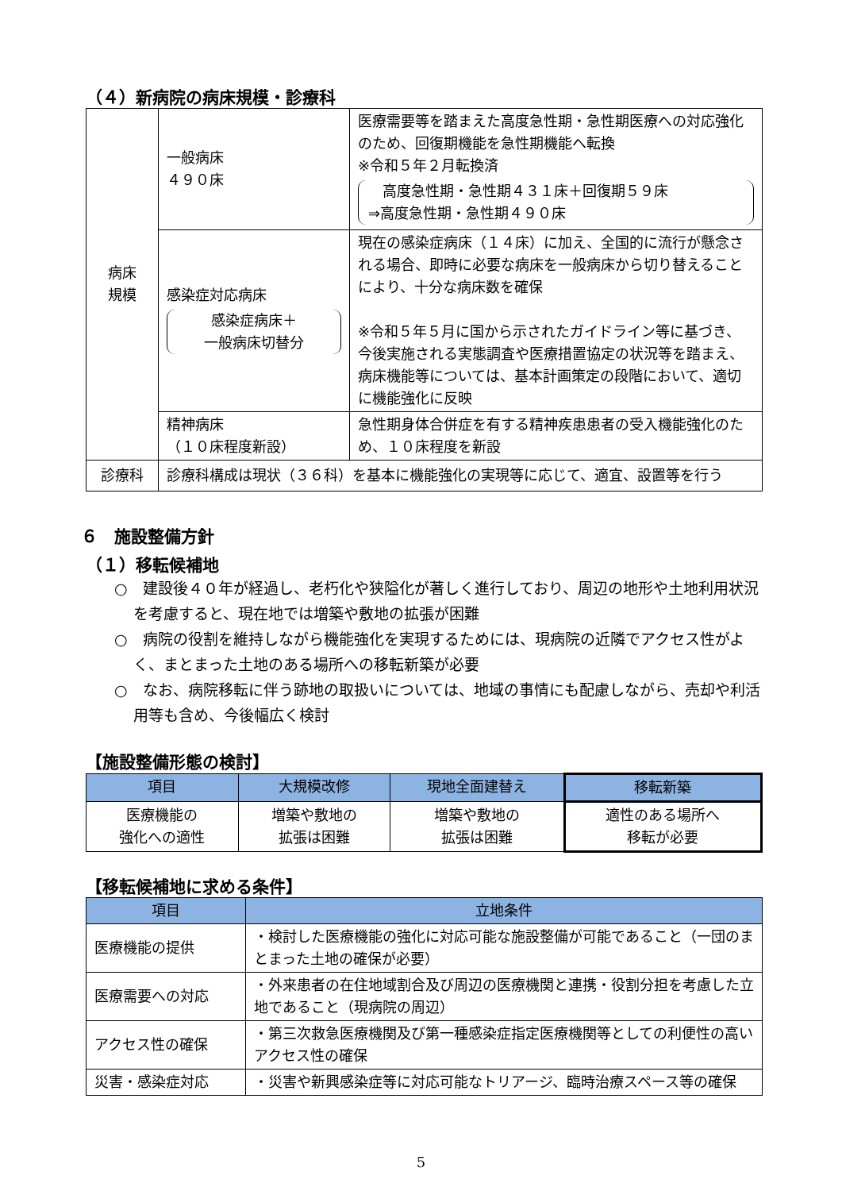（４）新病院の病床規模・診療科
| 病床 規模 | 一般病床 ４９０床 | 医療需要等を踏まえた高度急性期・急性期医療への対応強化のため、回復期機能を急性期機能へ転換 ※令和５年２月転換済 高度急性期・急性期４３１床＋回復期５９床 ⇒高度急性期・急性期４９０床 |
| | 感染症対応病床 感染症病床＋ 一般病床切替分 | 現在の感染症病床（１４床）に加え、全国的に流行が懸念される場合、即時に必要な病床を一般病床から切り替えることにより、十分な病床数を確保 ※令和５年５月に国から示されたガイドライン等に基づき、今後実施される実態調査や医療措置協定の状況等を踏まえ、病床機能等については、基本計画策定の段階において、適切に機能強化に反映 |
| | 精神病床 （１０床程度新設） | 急性期身体合併症を有する精神疾患患者の受入機能強化のため、１０床程度を新設 |
| 診療科 | 診療科構成は現状（３６科）を基本に機能強化の実現等に応じて、適宜、設置等を行う | |
６　施設整備方針
（１）移転候補地
○　建設後４０年が経過し、老朽化や狭隘化が著しく進行しており、周辺の地形や土地利用状況を考慮すると、現在地では増築や敷地の拡張が困難
○　病院の役割を維持しながら機能強化を実現するためには、現病院の近隣でアクセス性がよく、まとまった土地のある場所への移転新築が必要
○　なお、病院移転に伴う跡地の取扱いについては、地域の事情にも配慮しながら、売却や利活用等も含め、今後幅広く検討
【施設整備形態の検討】
| 項目 | 大規模改修 | 現地全面建替え | 移転新築 |
| --- | --- | --- | --- |
| 医療機能の 強化への適性 | 増築や敷地の 拡張は困難 | 増築や敷地の 拡張は困難 | 適性のある場所へ 移転が必要 |
【移転候補地に求める条件】
| 項目 | 立地条件 |
| --- | --- |
| 医療機能の提供 | ・検討した医療機能の強化に対応可能な施設整備が可能であること（一団のまとまった土地の確保が必要） |
| 医療需要への対応 | ・外来患者の在住地域割合及び周辺の医療機関と連携・役割分担を考慮した立地であること（現病院の周辺） |
| アクセス性の確保 | ・第三次救急医療機関及び第一種感染症指定医療機関等としての利便性の高いアクセス性の確保 |
| 災害・感染症対応 | ・災害や新興感染症等に対応可能なトリアージ、臨時治療スペース等の確保 |
5